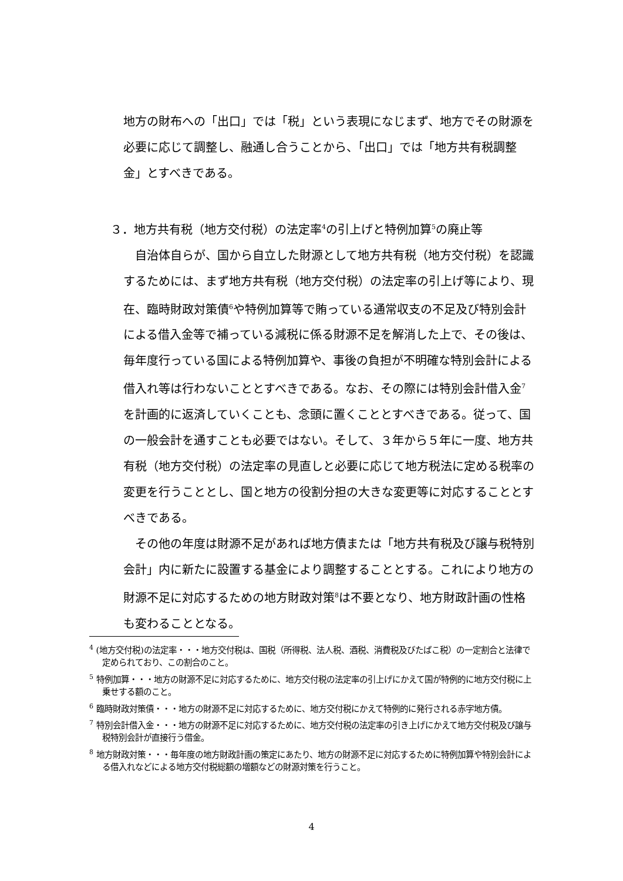地方の財布への「出口」では「税」という表現になじまず、地方でその財源を必要に応じて調整し、融通し合うことから、「出口」では「地方共有税調整金」とすべきである。
３．地方共有税（地方交付税）の法定率<sup>4</sup>の引上げと特例加算<sup>5</sup>の廃止等
自治体自らが、国から自立した財源として地方共有税（地方交付税）を認識するためには、まず地方共有税（地方交付税）の法定率の引上げ等により、現在、臨時財政対策債<sup>6</sup>や特例加算等で賄っている通常収支の不足及び特別会計による借入金等で補っている減税に係る財源不足を解消した上で、その後は、毎年度行っている国による特例加算や、事後の負担が不明確な特別会計による借入れ等は行わないこととすべきである。なお、その際には特別会計借入金<sup>7</sup>を計画的に返済していくことも、念頭に置くこととすべきである。従って、国の一般会計を通すことも必要ではない。そして、３年から５年に一度、地方共有税（地方交付税）の法定率の見直しと必要に応じて地方税法に定める税率の変更を行うこととし、国と地方の役割分担の大きな変更等に対応することとすべきである。
その他の年度は財源不足があれば地方債または「地方共有税及び譲与税特別会計」内に新たに設置する基金により調整することとする。これにより地方の財源不足に対応するための地方財政対策<sup>8</sup>は不要となり、地方財政計画の性格も変わることとなる。
<sup>4</sup> (地方交付税)の法定率・・・地方交付税は、国税（所得税、法人税、酒税、消費税及びたばこ税）の一定割合と法律で定められており、この割合のこと。
<sup>5</sup> 特例加算・・・地方の財源不足に対応するために、地方交付税の法定率の引上げにかえて国が特例的に地方交付税に上乗せする額のこと。
<sup>6</sup> 臨時財政対策債・・・地方の財源不足に対応するために、地方交付税にかえて特例的に発行される赤字地方債。
<sup>7</sup> 特別会計借入金・・・地方の財源不足に対応するために、地方交付税の法定率の引き上げにかえて地方交付税及び譲与税特別会計が直接行う借金。
<sup>8</sup> 地方財政対策・・・毎年度の地方財政計画の策定にあたり、地方の財源不足に対応するために特例加算や特別会計による借入れなどによる地方交付税総額の増額などの財源対策を行うこと。
4